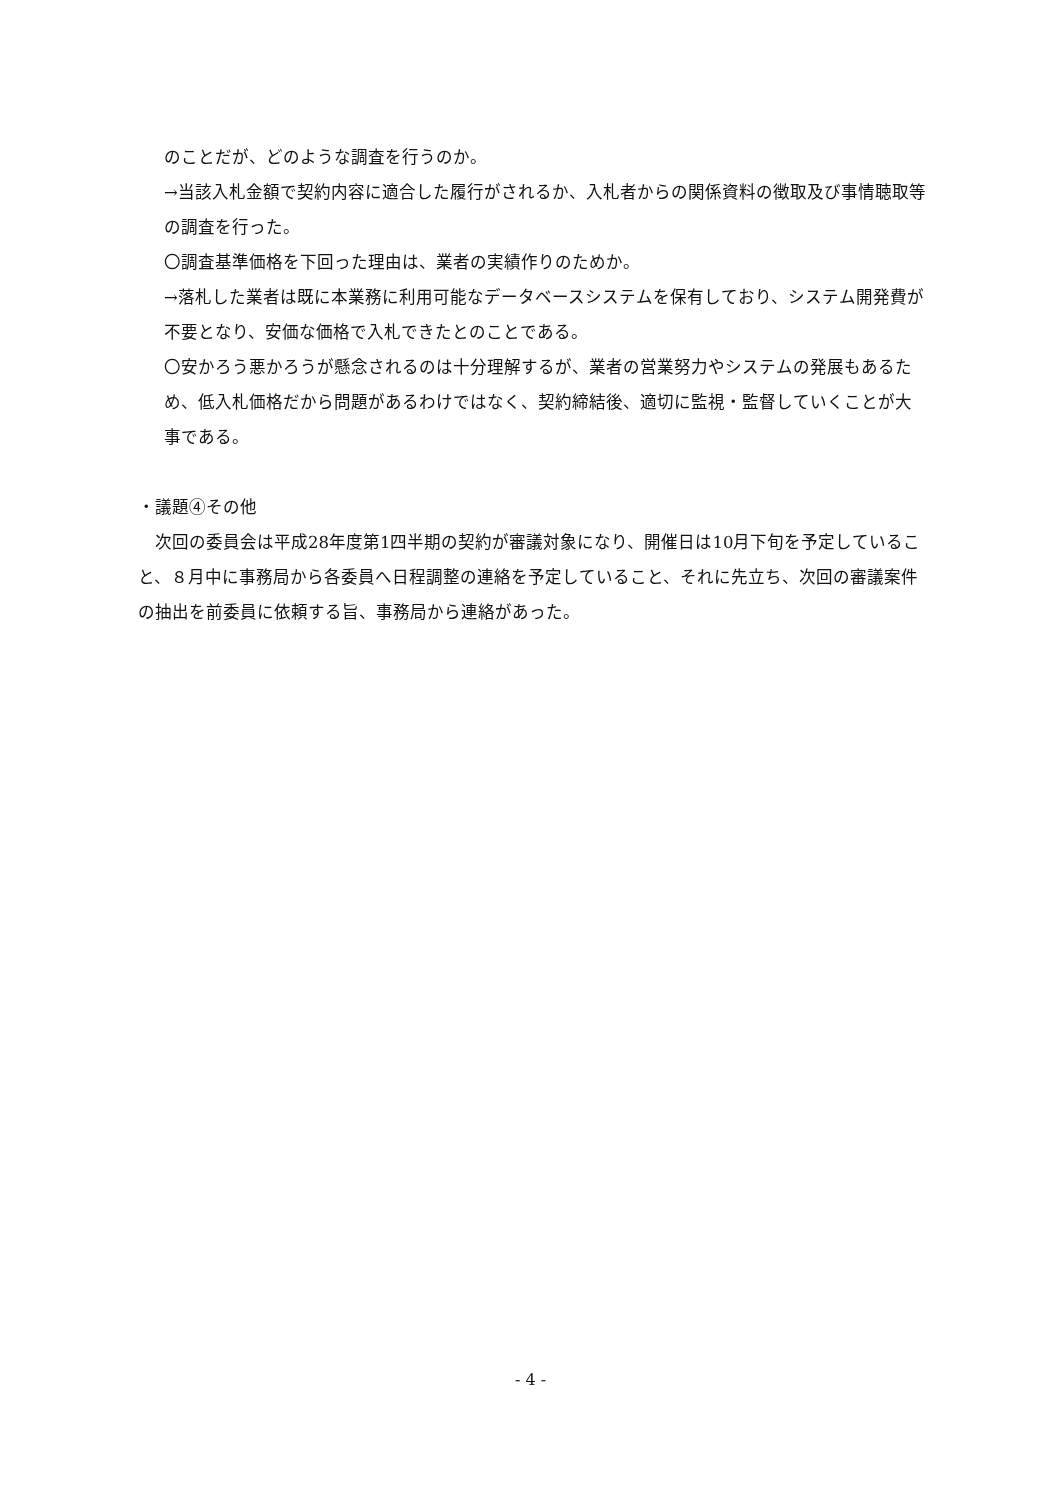のことだが、どのような調査を行うのか。
→当該入札金額で契約内容に適合した履行がされるか、入札者からの関係資料の徴取及び事情聴取等の調査を行った。
〇調査基準価格を下回った理由は、業者の実績作りのためか。
→落札した業者は既に本業務に利用可能なデータベースシステムを保有しており、システム開発費が不要となり、安価な価格で入札できたとのことである。
〇安かろう悪かろうが懸念されるのは十分理解するが、業者の営業努力やシステムの発展もあるため、低入札価格だから問題があるわけではなく、契約締結後、適切に監視・監督していくことが大事である。
・議題④その他
　次回の委員会は平成28年度第1四半期の契約が審議対象になり、開催日は10月下旬を予定していること、８月中に事務局から各委員へ日程調整の連絡を予定していること、それに先立ち、次回の審議案件の抽出を前委員に依頼する旨、事務局から連絡があった。
- 4 -